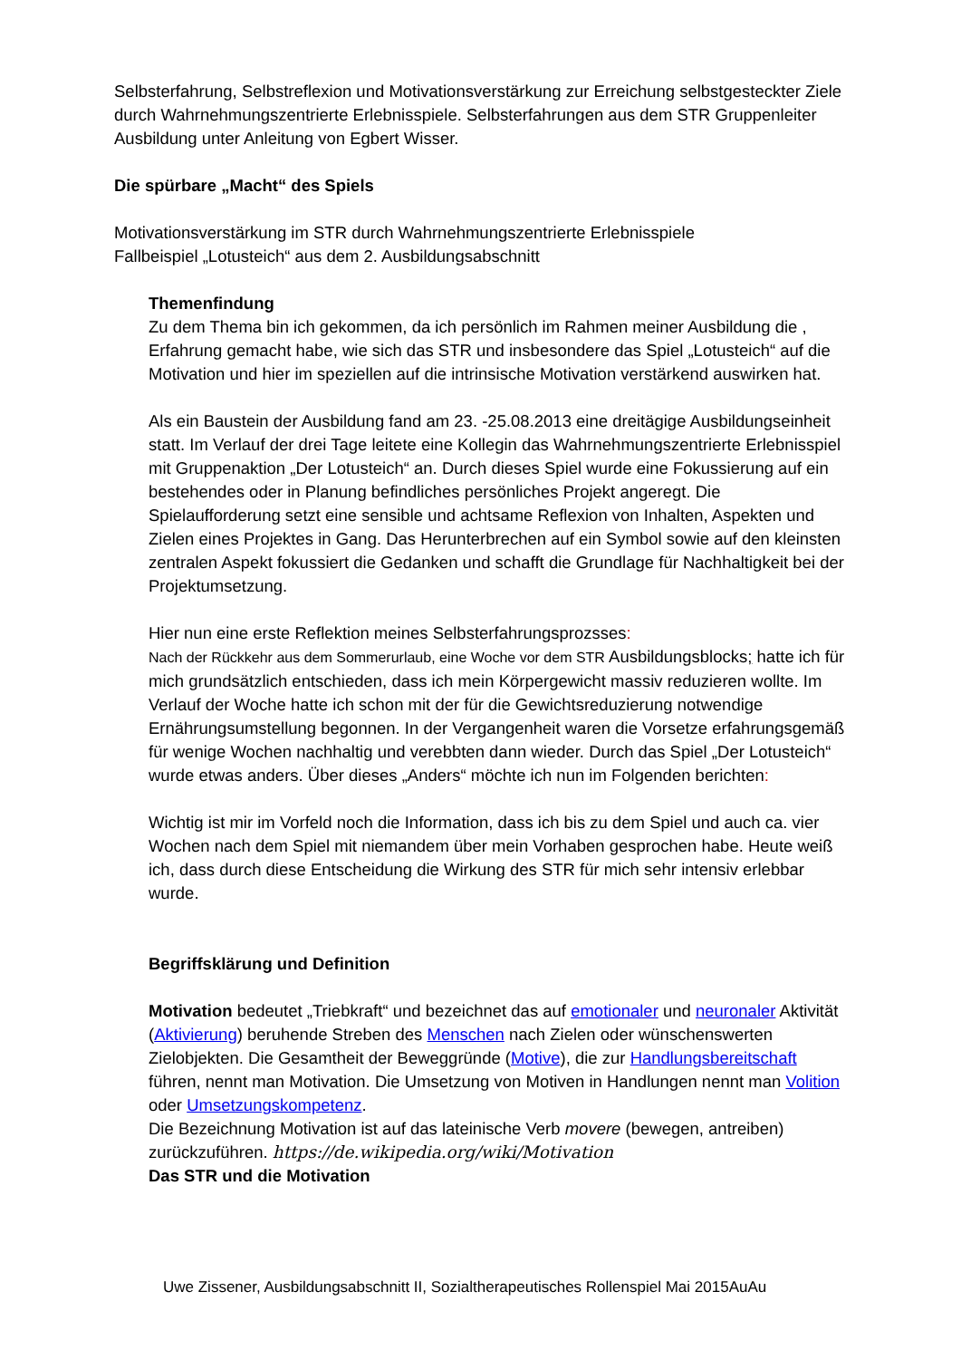Selbsterfahrung, Selbstreflexion und Motivationsverstärkung zur Erreichung selbstgesteckter Ziele durch Wahrnehmungszentrierte Erlebnisspiele. Selbsterfahrungen aus dem STR Gruppenleiter Ausbildung unter Anleitung von Egbert Wisser.
Die spürbare „Macht“ des Spiels
Motivationsverstärkung im STR durch Wahrnehmungszentrierte Erlebnisspiele
Fallbeispiel „Lotusteich“ aus dem 2. Ausbildungsabschnitt
Themenfindung
Zu dem Thema bin ich gekommen, da ich persönlich im Rahmen meiner Ausbildung die , Erfahrung gemacht habe, wie sich das STR und insbesondere das Spiel „Lotusteich“ auf die Motivation und hier im speziellen auf die intrinsische Motivation verstärkend auswirken hat.
Als ein Baustein der Ausbildung fand am 23. -25.08.2013 eine dreitägige Ausbildungseinheit statt. Im Verlauf der drei Tage leitete eine Kollegin das Wahrnehmungszentrierte Erlebnisspiel mit Gruppenaktion „Der Lotusteich“ an. Durch dieses Spiel wurde eine Fokussierung auf ein bestehendes oder in Planung befindliches persönliches Projekt angeregt. Die Spielaufforderung setzt eine sensible und achtsame Reflexion von Inhalten, Aspekten und Zielen eines Projektes in Gang. Das Herunterbrechen auf ein Symbol sowie auf den kleinsten zentralen Aspekt fokussiert die Gedanken und schafft die Grundlage für Nachhaltigkeit bei der Projektumsetzung.
Hier nun eine erste Reflektion meines Selbsterfahrungsprozsses:
Nach der Rückkehr aus dem Sommerurlaub, eine Woche vor dem STR Ausbildungsblocks; hatte ich für mich grundsätzlich entschieden, dass ich mein Körpergewicht massiv reduzieren wollte. Im Verlauf der Woche hatte ich schon mit der für die Gewichtsreduzierung notwendige Ernährungsumstellung begonnen. In der Vergangenheit waren die Vorsetze erfahrungsgemäß für wenige Wochen nachhaltig und verebbten dann wieder. Durch das Spiel „Der Lotusteich“ wurde etwas anders. Über dieses „Anders“ möchte ich nun im Folgenden berichten:
Wichtig ist mir im Vorfeld noch die Information, dass ich bis zu dem Spiel und auch ca. vier Wochen nach dem Spiel mit niemandem über mein Vorhaben gesprochen habe. Heute weiß ich, dass durch diese Entscheidung die Wirkung des STR für mich sehr intensiv erlebbar wurde.
Begriffsklärung und Definition
Motivation bedeutet „Triebkraft“ und bezeichnet das auf emotionaler und neuronaler Aktivität (Aktivierung) beruhende Streben des Menschen nach Zielen oder wünschenswerten Zielobjekten. Die Gesamtheit der Beweggründe (Motive), die zur Handlungsbereitschaft führen, nennt man Motivation. Die Umsetzung von Motiven in Handlungen nennt man Volition oder Umsetzungskompetenz.
Die Bezeichnung Motivation ist auf das lateinische Verb movere (bewegen, antreiben) zurückzuführen. https://de.wikipedia.org/wiki/Motivation
Das STR und die Motivation
Uwe Zissener, Ausbildungsabschnitt II, Sozialtherapeutisches Rollenspiel Mai 2015AuAu